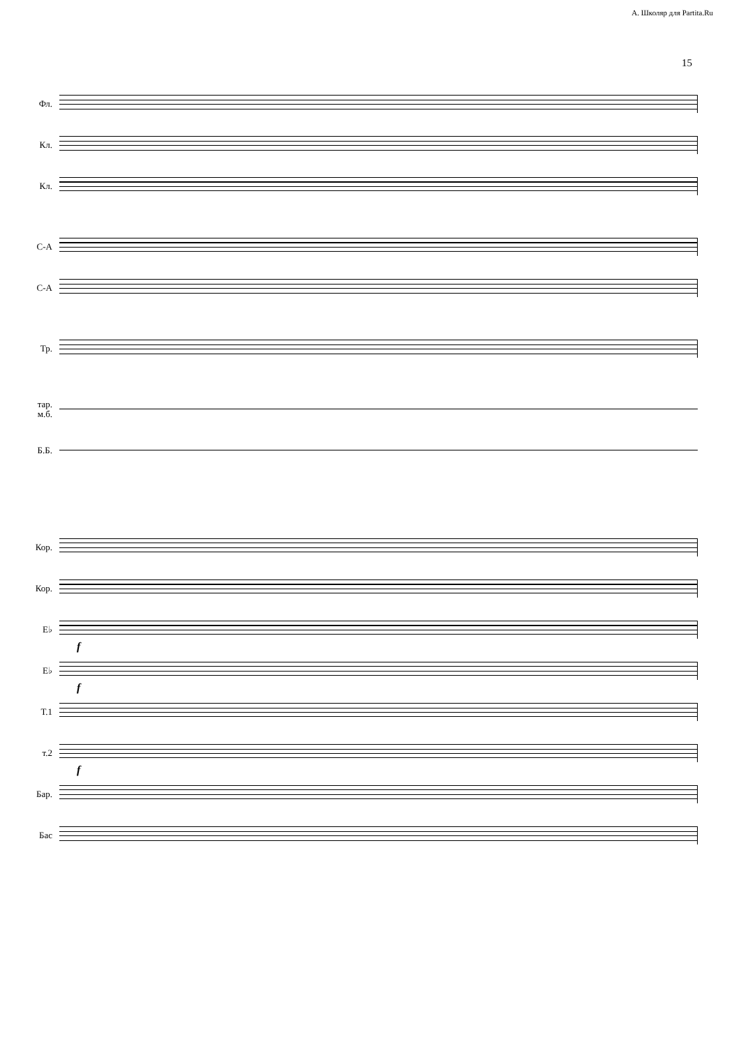А. Школяр для Partita.Ru
15
Фл.
Кл.
Кл.
С-А
С-А
Тр.
тар.
м.б.
Б.Б.
Кор.
Кор.
E♭
f
E♭
f
Т.1
т.2
f
Бар.
Бас